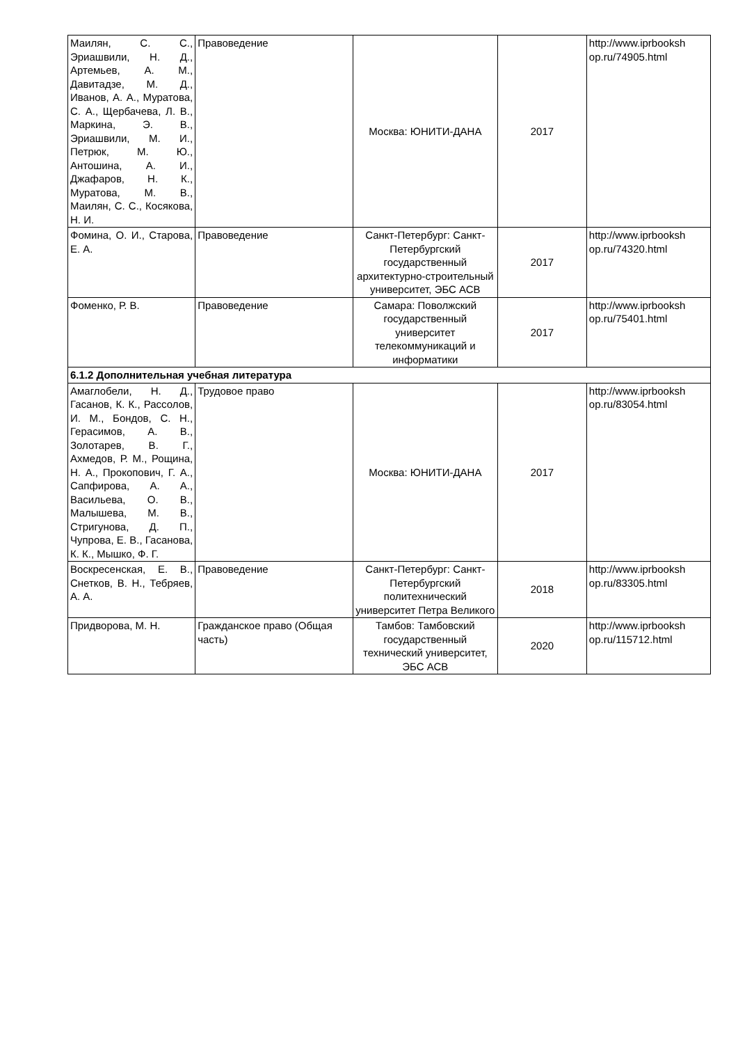| Маилян, С. С., Эриашвили, Н. Д., Артемьев, А. М., Давитадзе, М. Д., Иванов, А. А., Муратова, С. А., Щербачева, Л. В., Маркина, Э. В., Эриашвили, М. И., Петрюк, М. Ю., Антошина, А. И., Джафаров, Н. К., Муратова, М. В., Маилян, С. С., Косякова, Н. И. | Правоведение | Москва: ЮНИТИ-ДАНА | 2017 | http://www.iprbooksh op.ru/74905.html |
| Фомина, О. И., Старова, Е. А. | Правоведение | Санкт-Петербург: Санкт-Петербургский государственный архитектурно-строительный университет, ЭБС АСВ | 2017 | http://www.iprbooksh op.ru/74320.html |
| Фоменко, Р. В. | Правоведение | Самара: Поволжский государственный университет телекоммуникаций и информатики | 2017 | http://www.iprbooksh op.ru/75401.html |
| 6.1.2 Дополнительная учебная литература | | | | |
| Амаглобели, Н. Д., Гасанов, К. К., Рассолов, И. М., Бондов, С. Н., Герасимов, А. В., Золотарев, В. Г., Ахмедов, Р. М., Рощина, Н. А., Прокопович, Г. А., Сапфирова, А. А., Васильева, О. В., Малышева, М. В., Стригунова, Д. П., Чупрова, Е. В., Гасанова, К. К., Мышко, Ф. Г. | Трудовое право | Москва: ЮНИТИ-ДАНА | 2017 | http://www.iprbooksh op.ru/83054.html |
| Воскресенская, Е. В., Снетков, В. Н., Тебряев, А. А. | Правоведение | Санкт-Петербург: Санкт-Петербургский политехнический университет Петра Великого | 2018 | http://www.iprbooksh op.ru/83305.html |
| Придворова, М. Н. | Гражданское право (Общая часть) | Тамбов: Тамбовский государственный технический университет, ЭБС АСВ | 2020 | http://www.iprbooksh op.ru/115712.html |